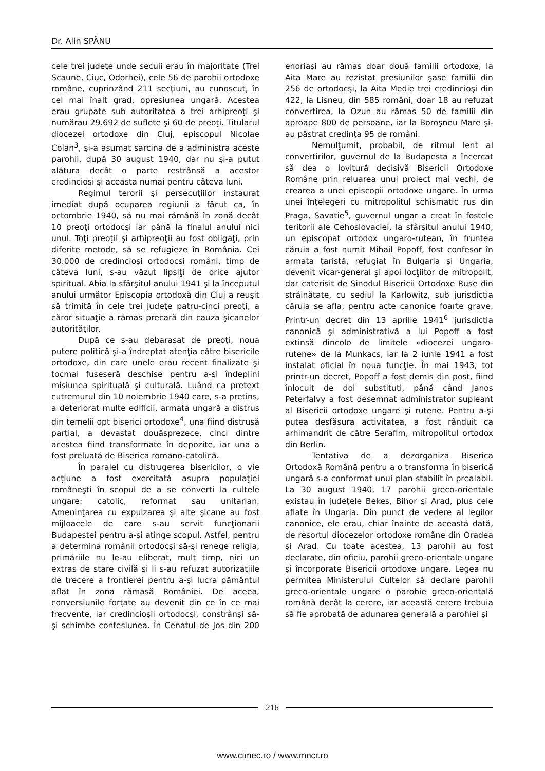Dr. Alin SPÂNU
cele trei judeţe unde secuii erau în majoritate (Trei Scaune, Ciuc, Odorhei), cele 56 de parohii ortodoxe române, cuprinzând 211 secţiuni, au cunoscut, în cel mai înalt grad, opresiunea ungară. Acestea erau grupate sub autoritatea a trei arhipreoţi şi numărau 29.692 de suflete şi 60 de preoţi. Titularul diocezei ortodoxe din Cluj, episcopul Nicolae Colan<sup>3</sup>, şi-a asumat sarcina de a administra aceste parohii, după 30 august 1940, dar nu şi-a putut alătura decât o parte restrânsă a acestor credincioşi şi aceasta numai pentru câteva luni.
Regimul terorii şi persecuţiilor instaurat imediat după ocuparea regiunii a făcut ca, în octombrie 1940, să nu mai rămână în zonă decât 10 preoţi ortodocşi iar până la finalul anului nici unul. Toţi preoţii şi arhipreoţii au fost obligaţi, prin diferite metode, să se refugieze în România. Cei 30.000 de credincioşi ortodocşi români, timp de câteva luni, s-au văzut lipsiţi de orice ajutor spiritual. Abia la sfârşitul anului 1941 şi la începutul anului următor Episcopia ortodoxă din Cluj a reuşit să trimită în cele trei judeţe patru-cinci preoţi, a căror situaţie a rămas precară din cauza şicanelor autorităţilor.
După ce s-au debarasat de preoţi, noua putere politică şi-a îndreptat atenţia către bisericile ortodoxe, din care unele erau recent finalizate şi tocmai fuseseră deschise pentru a-şi îndeplini misiunea spirituală şi culturală. Luând ca pretext cutremurul din 10 noiembrie 1940 care, s-a pretins, a deteriorat multe edificii, armata ungară a distrus din temelii opt biserici ortodoxe<sup>4</sup>, una fiind distrusă parţial, a devastat douăsprezece, cinci dintre acestea fiind transformate în depozite, iar una a fost preluată de Biserica romano-catolică.
În paralel cu distrugerea bisericilor, o vie acţiune a fost exercitată asupra populaţiei româneşti în scopul de a se converti la cultele ungare: catolic, reformat sau unitarian. Ameninţarea cu expulzarea şi alte şicane au fost mijloacele de care s-au servit funcţionarii Budapestei pentru a-şi atinge scopul. Astfel, pentru a determina românii ortodocşi să-şi renege religia, primăriile nu le-au eliberat, mult timp, nici un extras de stare civilă şi li s-au refuzat autorizaţiile de trecere a frontierei pentru a-şi lucra pământul aflat în zona rămasă României. De aceea, conversiunile forţate au devenit din ce în ce mai frecvente, iar credincioşii ortodocşi, constrânşi să-şi schimbe confesiunea. În Cenatul de Jos din 200 enoriaşi au rămas doar două familii ortodoxe, la Aita Mare au rezistat presiunilor şase familii din 256 de ortodocşi, la Aita Medie trei credincioşi din 422, la Lisneu, din 585 români, doar 18 au refuzat convertirea, la Ozun au rămas 50 de familii din aproape 800 de persoane, iar la Boroşneu Mare şi-au păstrat credinţa 95 de români.
Nemulţumit, probabil, de ritmul lent al convertirilor, guvernul de la Budapesta a încercat să dea o lovitură decisivă Bisericii Ortodoxe Române prin reluarea unui proiect mai vechi, de crearea a unei episcopii ortodoxe ungare. În urma unei înţelegeri cu mitropolitul schismatic rus din Praga, Savatie<sup>5</sup>, guvernul ungar a creat în fostele teritorii ale Cehoslovaciei, la sfârşitul anului 1940, un episcopat ortodox ungaro-rutean, în fruntea căruia a fost numit Mihail Popoff, fost confesor în armata ţaristă, refugiat în Bulgaria şi Ungaria, devenit vicar-general şi apoi locţiitor de mitropolit, dar caterisit de Sinodul Bisericii Ortodoxe Ruse din străinătate, cu sediul la Karlowitz, sub jurisdicţia căruia se afla, pentru acte canonice foarte grave. Printr-un decret din 13 aprilie 1941<sup>6</sup> jurisdicţia canonică şi administrativă a lui Popoff a fost extinsă dincolo de limitele «diocezei ungaro-rutene» de la Munkacs, iar la 2 iunie 1941 a fost instalat oficial în noua funcţie. În mai 1943, tot printr-un decret, Popoff a fost demis din post, fiind înlocuit de doi substituţi, până când Janos Peterfalvy a fost desemnat administrator supleant al Bisericii ortodoxe ungare şi rutene. Pentru a-şi putea desfăşura activitatea, a fost rânduit ca arhimandrit de către Serafim, mitropolitul ortodox din Berlin.
Tentativa de a dezorganiza Biserica Ortodoxă Română pentru a o transforma în biserică ungară s-a conformat unui plan stabilit în prealabil. La 30 august 1940, 17 parohii greco-orientale existau în judeţele Bekes, Bihor şi Arad, plus cele aflate în Ungaria. Din punct de vedere al legilor canonice, ele erau, chiar înainte de această dată, de resortul diocezelor ortodoxe române din Oradea şi Arad. Cu toate acestea, 13 parohii au fost declarate, din oficiu, parohii greco-orientale ungare şi încorporate Bisericii ortodoxe ungare. Legea nu permitea Ministerului Cultelor să declare parohii greco-orientale ungare o parohie greco-orientală română decât la cerere, iar această cerere trebuia să fie aprobată de adunarea generală a parohiei şi
216
www.cimec.ro / www.mncr.ro